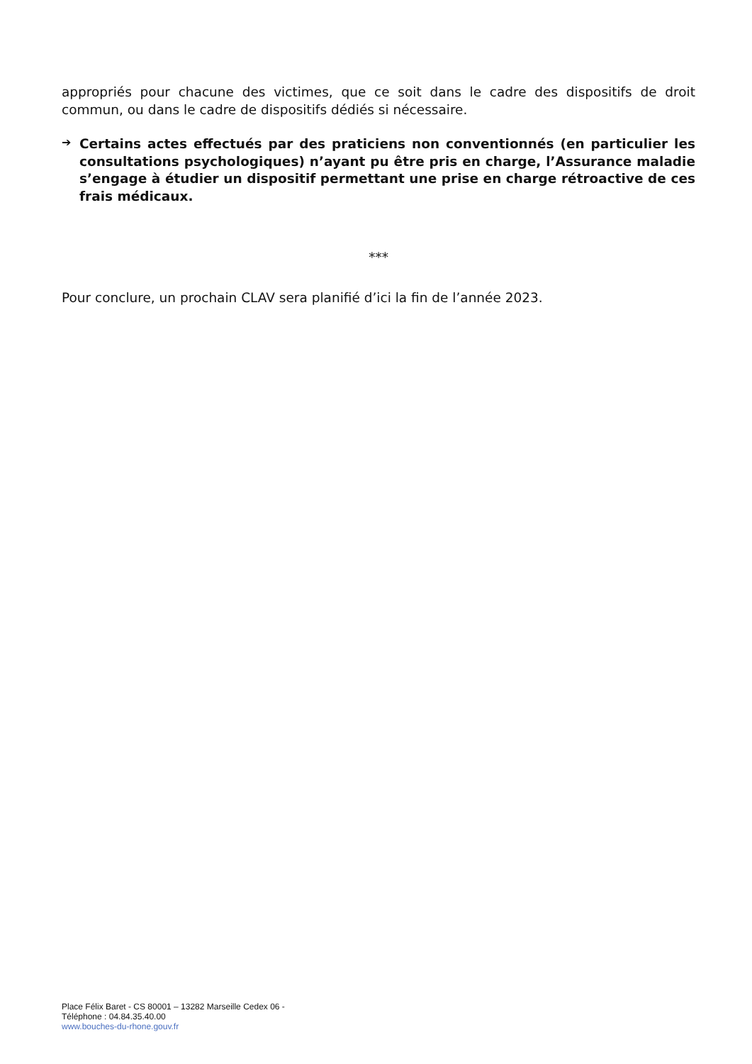appropriés pour chacune des victimes, que ce soit dans le cadre des dispositifs de droit commun, ou dans le cadre de dispositifs dédiés si nécessaire.
➔
Certains actes effectués par des praticiens non conventionnés (en particulier les consultations psychologiques) n’ayant pu être pris en charge, l’Assurance maladie s’engage à étudier un dispositif permettant une prise en charge rétroactive de ces frais médicaux.
***
Pour conclure, un prochain CLAV sera planifié d’ici la fin de l’année 2023.
Place Félix Baret - CS 80001 – 13282 Marseille Cedex 06 -
Téléphone : 04.84.35.40.00
www.bouches-du-rhone.gouv.fr